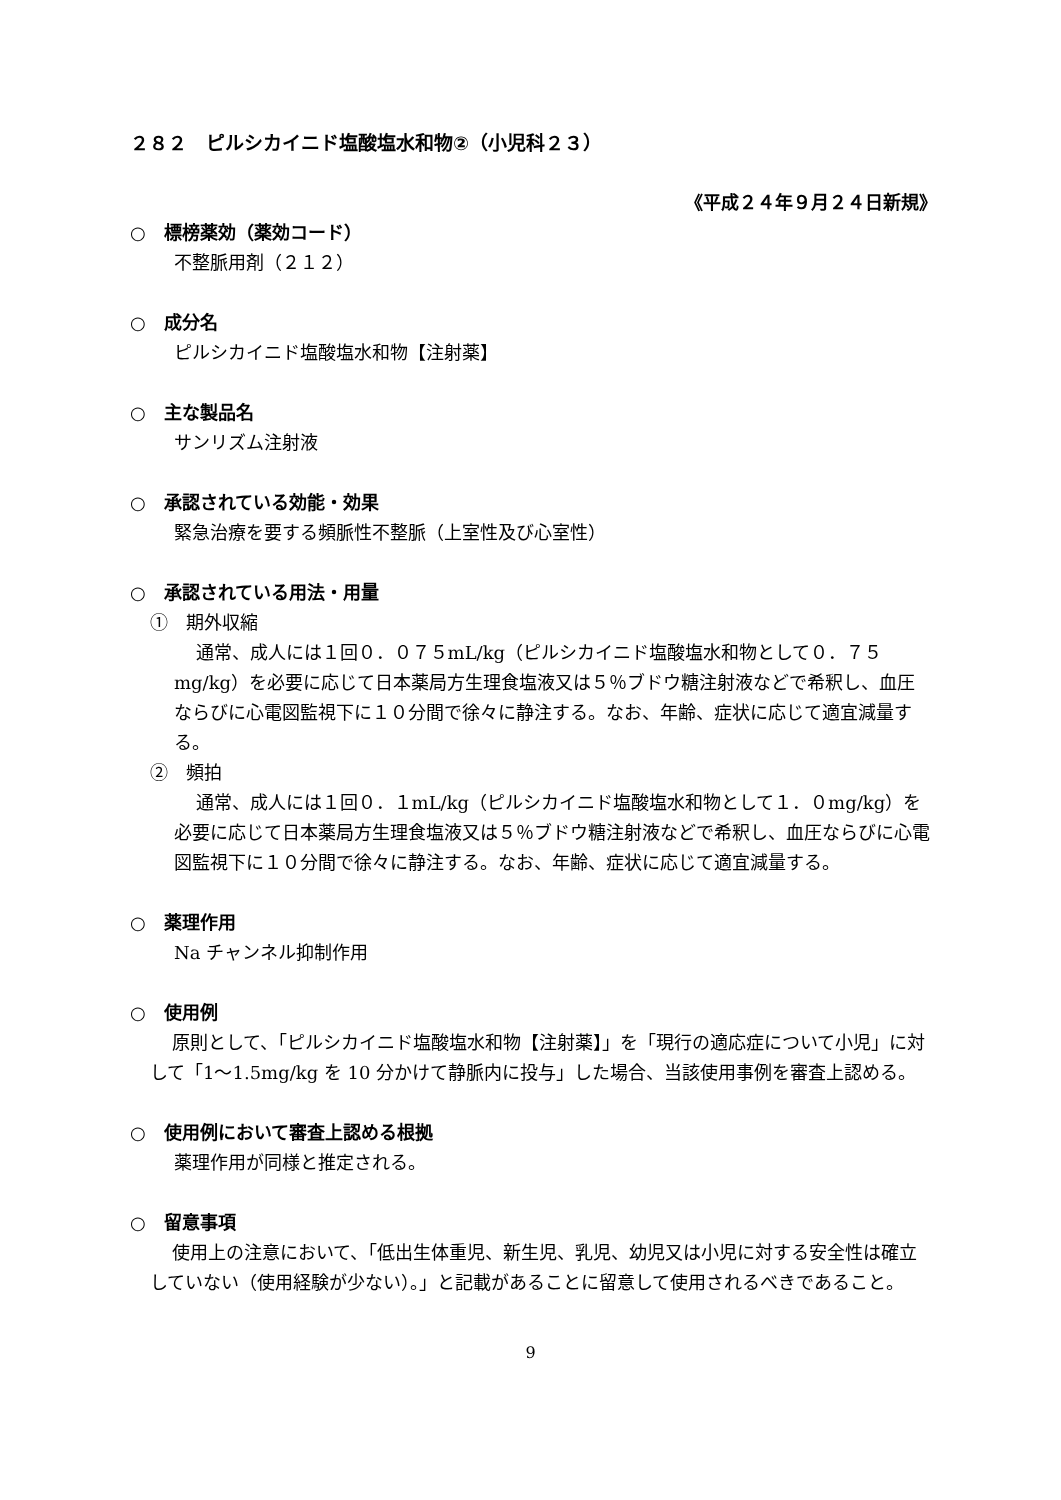２８２　ピルシカイニド塩酸塩水和物②（小児科２３）
《平成２４年９月２４日新規》
○　標榜薬効（薬効コード）
不整脈用剤（２１２）
○　成分名
ピルシカイニド塩酸塩水和物【注射薬】
○　主な製品名
サンリズム注射液
○　承認されている効能・効果
緊急治療を要する頻脈性不整脈（上室性及び心室性）
○　承認されている用法・用量
①　期外収縮
通常、成人には１回０．０７５mL/kg（ピルシカイニド塩酸塩水和物として０．７５mg/kg）を必要に応じて日本薬局方生理食塩液又は５％ブドウ糖注射液などで希釈し、血圧ならびに心電図監視下に１０分間で徐々に静注する。なお、年齢、症状に応じて適宜減量する。
②　頻拍
通常、成人には１回０．１mL/kg（ピルシカイニド塩酸塩水和物として１．０mg/kg）を必要に応じて日本薬局方生理食塩液又は５％ブドウ糖注射液などで希釈し、血圧ならびに心電図監視下に１０分間で徐々に静注する。なお、年齢、症状に応じて適宜減量する。
○　薬理作用
Na チャンネル抑制作用
○　使用例
原則として、「ピルシカイニド塩酸塩水和物【注射薬】」を「現行の適応症について小児」に対して「1～1.5mg/kg を 10 分かけて静脈内に投与」した場合、当該使用事例を審査上認める。
○　使用例において審査上認める根拠
薬理作用が同様と推定される。
○　留意事項
使用上の注意において、「低出生体重児、新生児、乳児、幼児又は小児に対する安全性は確立していない（使用経験が少ない）。」と記載があることに留意して使用されるべきであること。
9